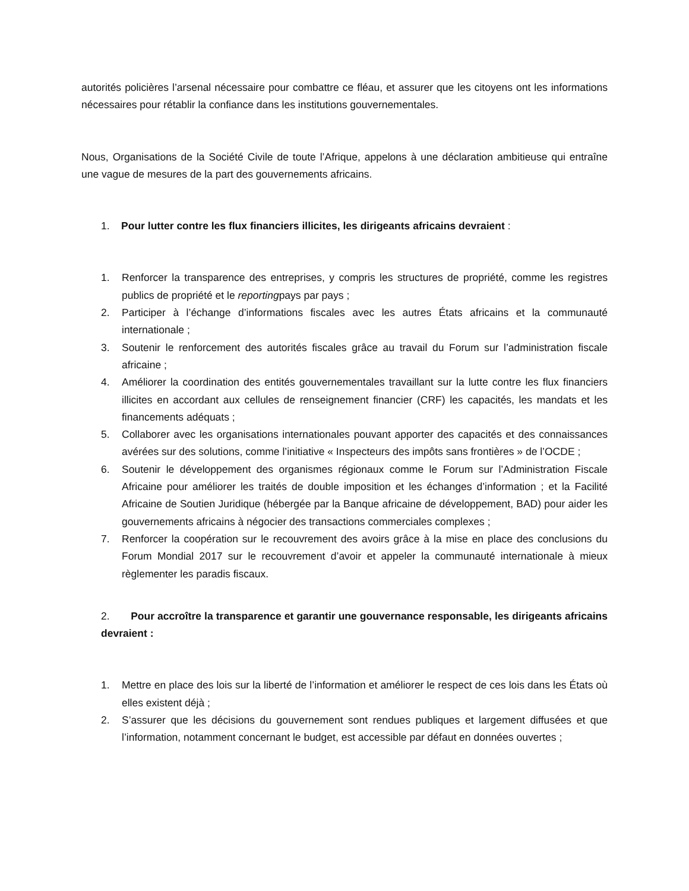autorités policières l’arsenal nécessaire pour combattre ce fléau, et assurer que les citoyens ont les informations nécessaires pour rétablir la confiance dans les institutions gouvernementales.
Nous, Organisations de la Société Civile de toute l’Afrique, appelons à une déclaration ambitieuse qui entraîne une vague de mesures de la part des gouvernements africains.
1. Pour lutter contre les flux financiers illicites, les dirigeants africains devraient :
1. Renforcer la transparence des entreprises, y compris les structures de propriété, comme les registres publics de propriété et le reportingpays par pays ;
2. Participer à l’échange d’informations fiscales avec les autres États africains et la communauté internationale ;
3. Soutenir le renforcement des autorités fiscales grâce au travail du Forum sur l’administration fiscale africaine ;
4. Améliorer la coordination des entités gouvernementales travaillant sur la lutte contre les flux financiers illicites en accordant aux cellules de renseignement financier (CRF) les capacités, les mandats et les financements adéquats ;
5. Collaborer avec les organisations internationales pouvant apporter des capacités et des connaissances avérées sur des solutions, comme l’initiative « Inspecteurs des impôts sans frontières » de l’OCDE ;
6. Soutenir le développement des organismes régionaux comme le Forum sur l’Administration Fiscale Africaine pour améliorer les traités de double imposition et les échanges d’information ; et la Facilité Africaine de Soutien Juridique (hébergée par la Banque africaine de développement, BAD) pour aider les gouvernements africains à négocier des transactions commerciales complexes ;
7. Renforcer la coopération sur le recouvrement des avoirs grâce à la mise en place des conclusions du Forum Mondial 2017 sur le recouvrement d’avoir et appeler la communauté internationale à mieux règlementer les paradis fiscaux.
2. Pour accroître la transparence et garantir une gouvernance responsable, les dirigeants africains devraient :
1. Mettre en place des lois sur la liberté de l’information et améliorer le respect de ces lois dans les États où elles existent déjà ;
2. S’assurer que les décisions du gouvernement sont rendues publiques et largement diffusées et que l’information, notamment concernant le budget, est accessible par défaut en données ouvertes ;